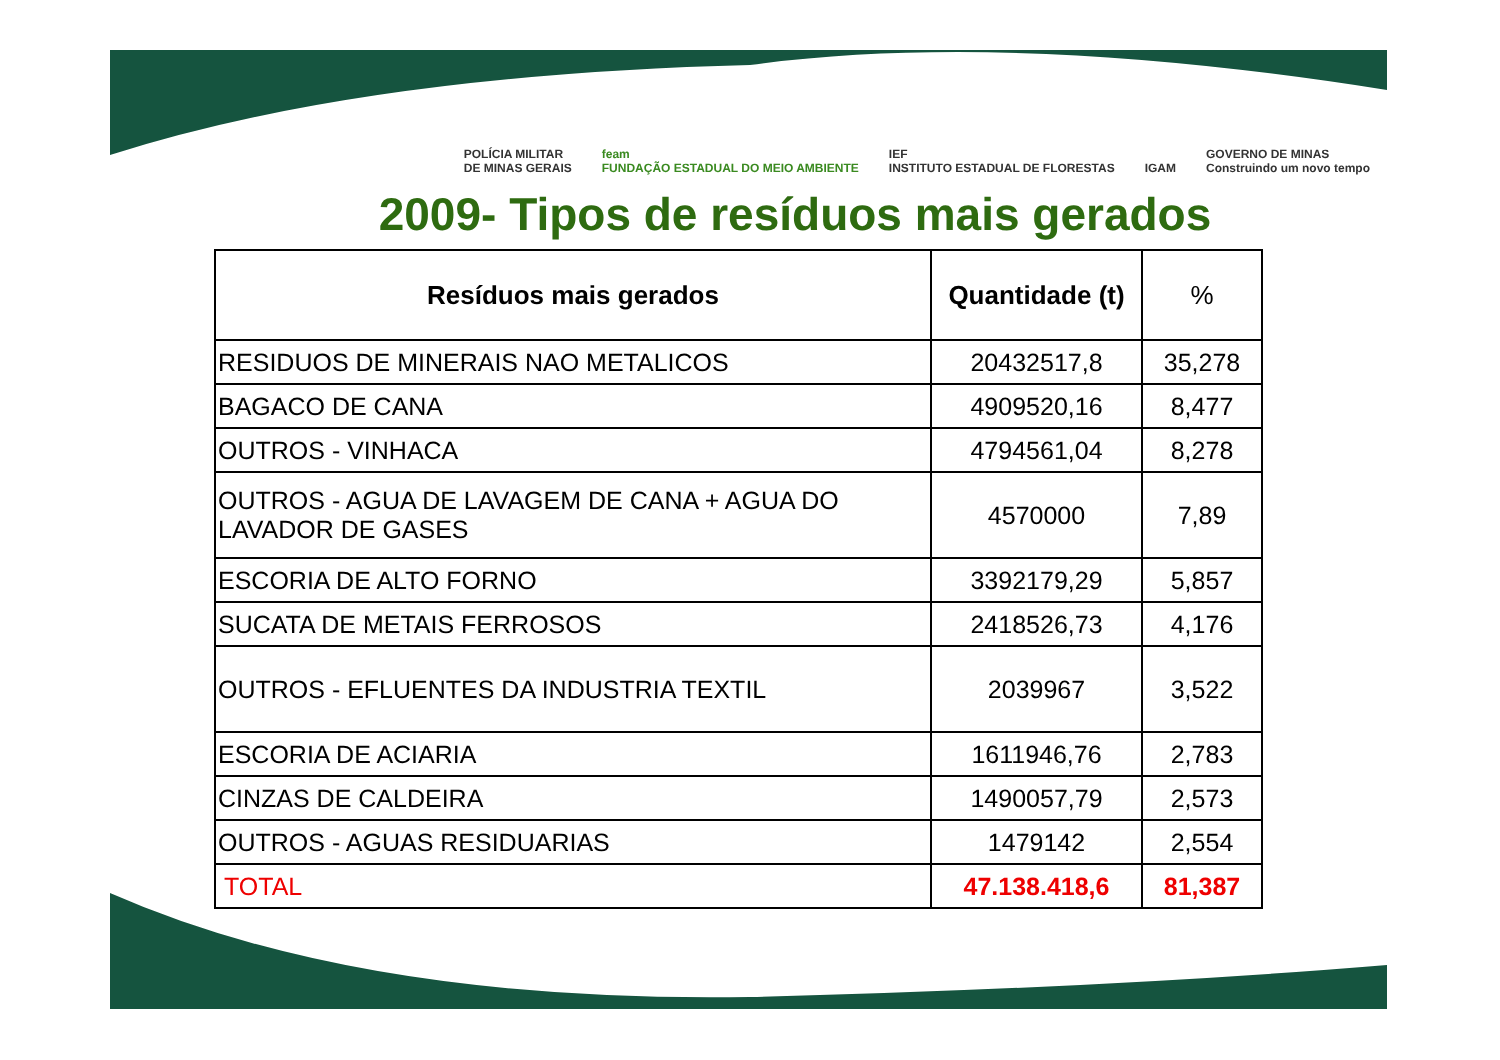POLÍCIA MILITAR
DE MINAS GERAIS feam
FUNDAÇÃO ESTADUAL DO MEIO AMBIENTE IEF
INSTITUTO ESTADUAL DE FLORESTAS IGAM GOVERNO DE MINAS
Construindo um novo tempo
2009- Tipos de resíduos mais gerados
| Resíduos mais gerados | Quantidade (t) | % |
| --- | --- | --- |
| RESIDUOS DE MINERAIS NAO METALICOS | 20432517,8 | 35,278 |
| BAGACO DE CANA | 4909520,16 | 8,477 |
| OUTROS - VINHACA | 4794561,04 | 8,278 |
| OUTROS - AGUA DE LAVAGEM DE CANA + AGUA DO LAVADOR DE GASES | 4570000 | 7,89 |
| ESCORIA DE ALTO FORNO | 3392179,29 | 5,857 |
| SUCATA DE METAIS FERROSOS | 2418526,73 | 4,176 |
| OUTROS - EFLUENTES DA INDUSTRIA TEXTIL | 2039967 | 3,522 |
| ESCORIA DE ACIARIA | 1611946,76 | 2,783 |
| CINZAS DE CALDEIRA | 1490057,79 | 2,573 |
| OUTROS - AGUAS RESIDUARIAS | 1479142 | 2,554 |
| TOTAL | 47.138.418,6 | 81,387 |